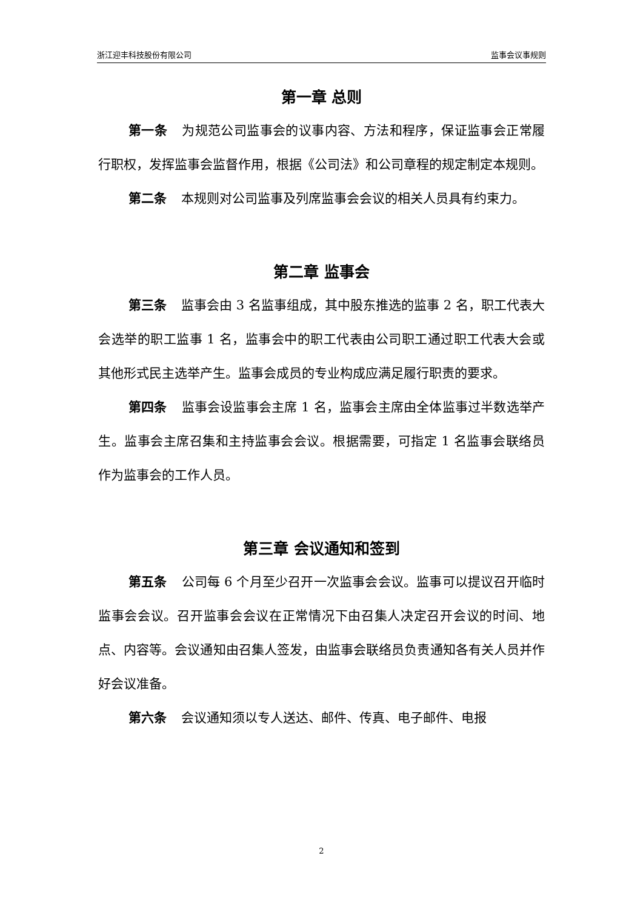浙江迎丰科技股份有限公司 监事会议事规则
第一章 总则
第一条 为规范公司监事会的议事内容、方法和程序，保证监事会正常履行职权，发挥监事会监督作用，根据《公司法》和公司章程的规定制定本规则。
第二条 本规则对公司监事及列席监事会会议的相关人员具有约束力。
第二章 监事会
第三条 监事会由 3 名监事组成，其中股东推选的监事 2 名，职工代表大会选举的职工监事 1 名，监事会中的职工代表由公司职工通过职工代表大会或其他形式民主选举产生。监事会成员的专业构成应满足履行职责的要求。
第四条 监事会设监事会主席 1 名，监事会主席由全体监事过半数选举产生。监事会主席召集和主持监事会会议。根据需要，可指定 1 名监事会联络员作为监事会的工作人员。
第三章 会议通知和签到
第五条 公司每 6 个月至少召开一次监事会会议。监事可以提议召开临时监事会会议。召开监事会会议在正常情况下由召集人决定召开会议的时间、地点、内容等。会议通知由召集人签发，由监事会联络员负责通知各有关人员并作好会议准备。
第六条 会议通知须以专人送达、邮件、传真、电子邮件、电报
2